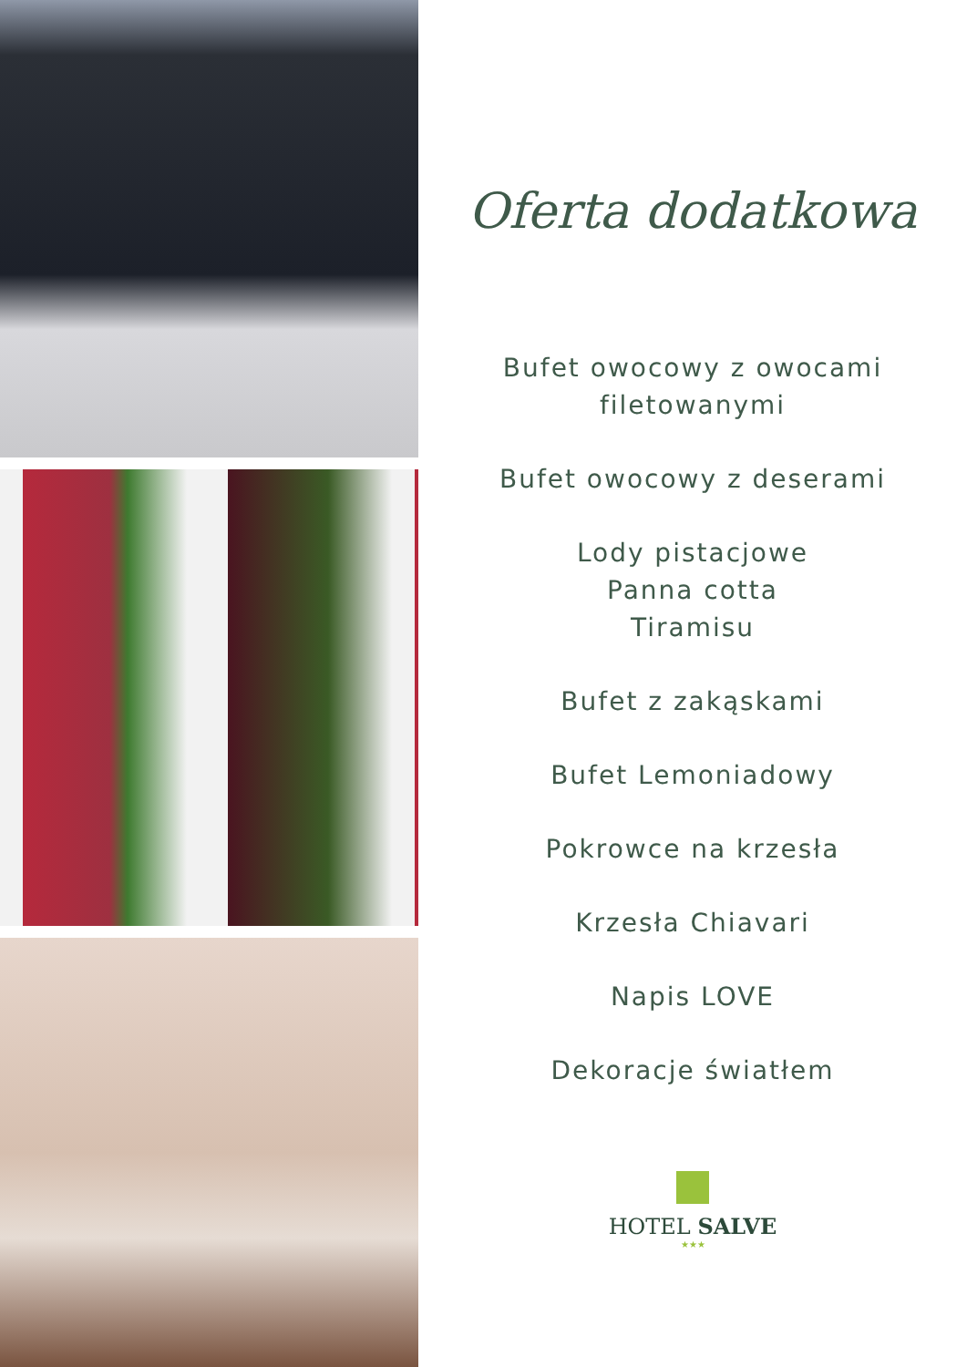Oferta dodatkowa
Bufet owocowy z owocami
filetowanymi
Bufet owocowy z deserami
Lody pistacjowe
Panna cotta
Tiramisu
Bufet z zakąskami
Bufet Lemoniadowy
Pokrowce na krzesła
Krzesła Chiavari
Napis LOVE
Dekoracje światłem
HOTEL SALVE
★★★